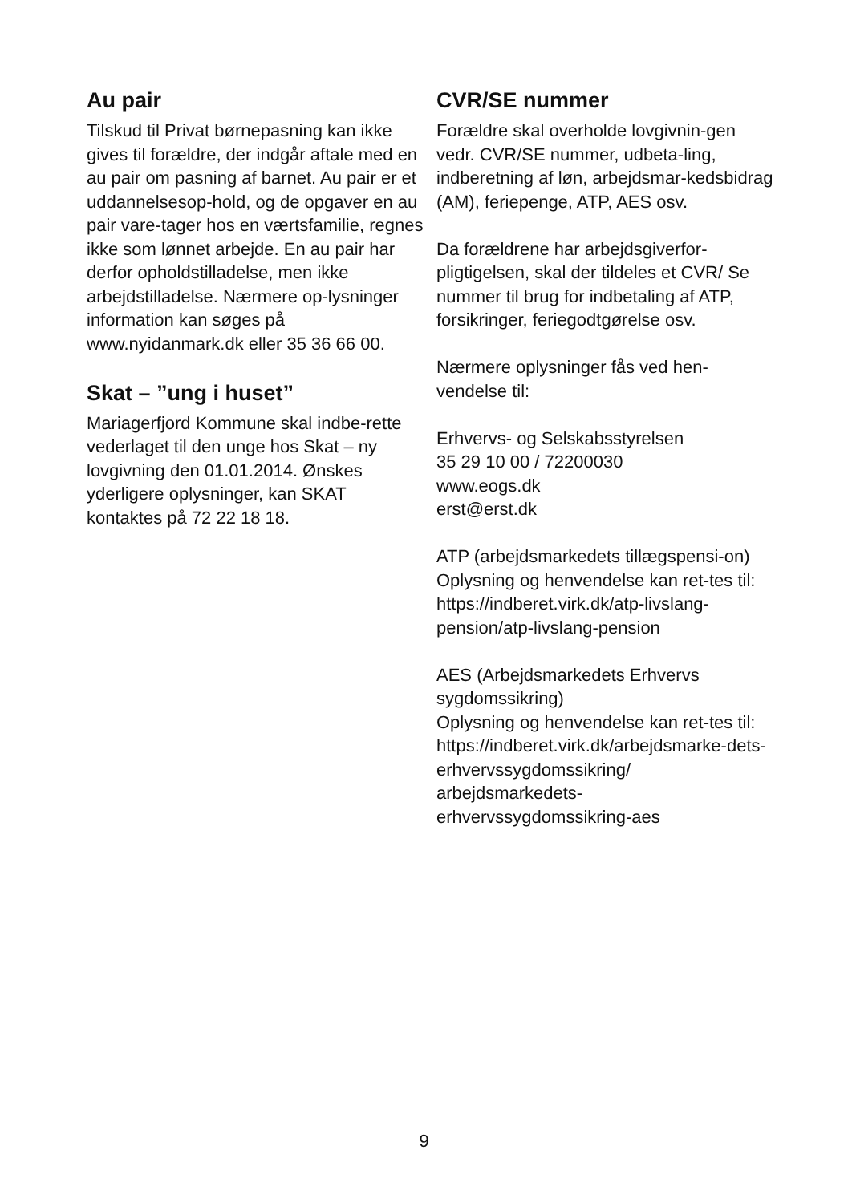Au pair
Tilskud til Privat børnepasning kan ikke gives til forældre, der indgår aftale med en au pair om pasning af barnet. Au pair er et uddannelsesop-hold, og de opgaver en au pair vare-tager hos en værtsfamilie, regnes ikke som lønnet arbejde. En au pair har derfor opholdstilladelse, men ikke arbejdstilladelse. Nærmere op-lysninger information kan søges på www.nyidanmark.dk eller 35 36 66 00.
Skat – ”ung i huset”
Mariagerfjord Kommune skal indbe-rette vederlaget til den unge hos Skat – ny lovgivning den 01.01.2014. Ønskes yderligere oplysninger, kan SKAT kontaktes på 72 22 18 18.
CVR/SE nummer
Forældre skal overholde lovgivnin-gen vedr. CVR/SE nummer, udbeta-ling, indberetning af løn, arbejdsmar-kedsbidrag (AM), feriepenge, ATP, AES osv.
Da forældrene har arbejdsgiverfor-pligtigelsen, skal der tildeles et CVR/ Se nummer til brug for indbetaling af ATP, forsikringer, feriegodtgørelse osv.
Nærmere oplysninger fås ved hen-vendelse til:
Erhvervs- og Selskabsstyrelsen
35 29 10 00 / 72200030
www.eogs.dk
erst@erst.dk
ATP (arbejdsmarkedets tillægspensi-on)
Oplysning og henvendelse kan ret-tes til:
https://indberet.virk.dk/atp-livslang-pension/atp-livslang-pension
AES (Arbejdsmarkedets Erhvervs sygdomssikring)
Oplysning og henvendelse kan ret-tes til:
https://indberet.virk.dk/arbejdsmarke-dets-erhvervssygdomssikring/ arbejdsmarkedets-erhvervssygdomssikring-aes
9